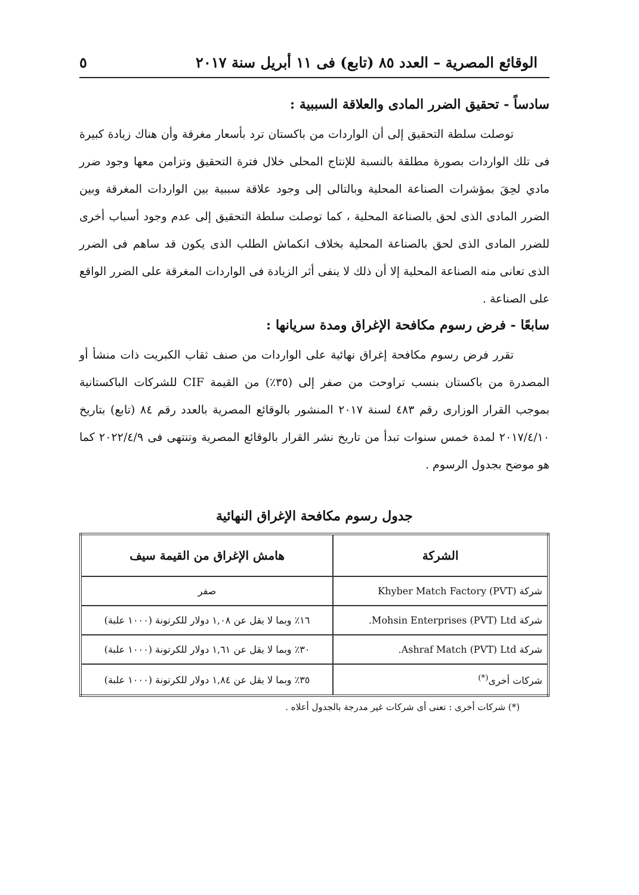الوقائع المصرية – العدد ٨٥ (تابع) فى ١١ أبريل سنة ٢٠١٧ ٥
سادساً - تحقيق الضرر المادى والعلاقة السببية :
توصلت سلطة التحقيق إلى أن الواردات من باكستان ترد بأسعار مغرقة وأن هناك زيادة كبيرة فى تلك الواردات بصورة مطلقة بالنسبة للإنتاج المحلى خلال فترة التحقيق وتزامن معها وجود ضرر مادي لحِقَ بمؤشرات الصناعة المحلية وبالتالى إلى وجود علاقة سببية بين الواردات المغرقة وبين الضرر المادى الذى لحق بالصناعة المحلية ، كما توصلت سلطة التحقيق إلى عدم وجود أسباب أخرى للضرر المادى الذى لحق بالصناعة المحلية بخلاف انكماش الطلب الذى يكون قد ساهم فى الضرر الذى تعانى منه الصناعة المحلية إلا أن ذلك لا ينفى أثر الزيادة فى الواردات المغرقة على الضرر الواقع على الصناعة .
سابعًا - فرض رسوم مكافحة الإغراق ومدة سريانها :
تقرر فرض رسوم مكافحة إغراق نهائية على الواردات من صنف ثقاب الكبريت ذات منشأ أو المصدرة من باكستان بنسب تراوحت من صفر إلى (٣٥٪) من القيمة CIF للشركات الباكستانية بموجب القرار الوزارى رقم ٤٨٣ لسنة ٢٠١٧ المنشور بالوقائع المصرية بالعدد رقم ٨٤ (تابع) بتاريخ ٢٠١٧/٤/١٠ لمدة خمس سنوات تبدأ من تاريخ نشر القرار بالوقائع المصرية وتنتهى فى ٢٠٢٢/٤/٩ كما هو موضح بجدول الرسوم .
جدول رسوم مكافحة الإغراق النهائية
| الشركة | هامش الإغراق من القيمة سيف |
| --- | --- |
| شركة Khyber Match Factory (PVT) | صفر |
| شركة Mohsin Enterprises (PVT) Ltd. | ١٦٪ وبما لا يقل عن ١,٠٨ دولار للكرتونة (١٠٠٠ علبة) |
| شركة Ashraf Match (PVT) Ltd. | ٣٠٪ وبما لا يقل عن ١,٦١ دولار للكرتونة (١٠٠٠ علبة) |
| شركات أخرى<sup>(*)</sup> | ٣٥٪ وبما لا يقل عن ١,٨٤ دولار للكرتونة (١٠٠٠ علبة) |
(*) شركات أخرى : تعنى أى شركات غير مدرجة بالجدول أعلاه .